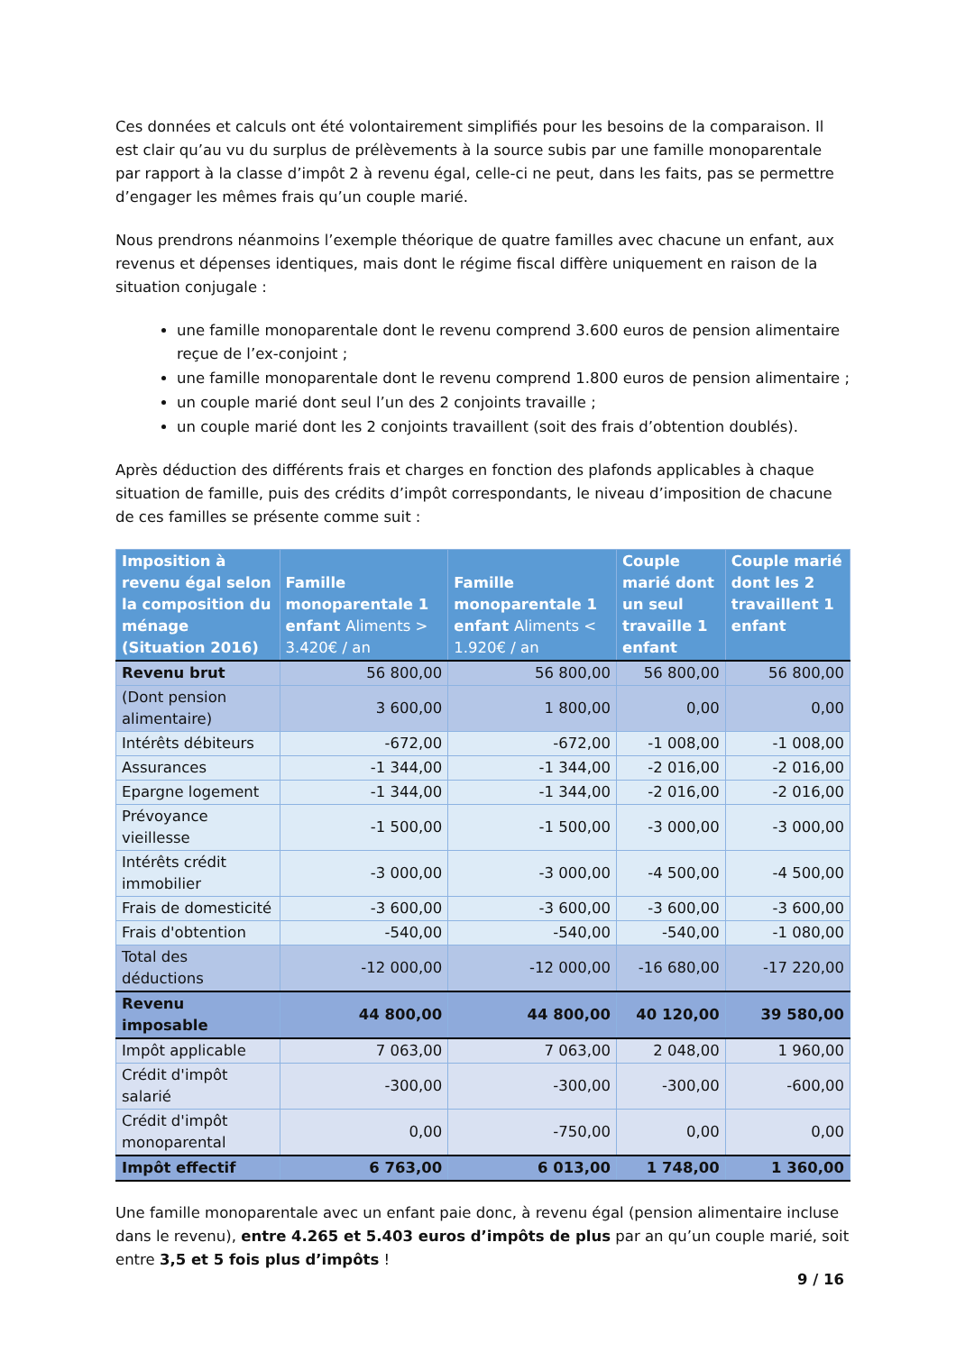Ces données et calculs ont été volontairement simplifiés pour les besoins de la comparaison. Il est clair qu’au vu du surplus de prélèvements à la source subis par une famille monoparentale par rapport à la classe d’impôt 2 à revenu égal, celle-ci ne peut, dans les faits, pas se permettre d’engager les mêmes frais qu’un couple marié.
Nous prendrons néanmoins l’exemple théorique de quatre familles avec chacune un enfant, aux revenus et dépenses identiques, mais dont le régime fiscal diffère uniquement en raison de la situation conjugale :
une famille monoparentale dont le revenu comprend 3.600 euros de pension alimentaire reçue de l’ex-conjoint ;
une famille monoparentale dont le revenu comprend 1.800 euros de pension alimentaire ;
un couple marié dont seul l’un des 2 conjoints travaille ;
un couple marié dont les 2 conjoints travaillent (soit des frais d’obtention doublés).
Après déduction des différents frais et charges en fonction des plafonds applicables à chaque situation de famille, puis des crédits d’impôt correspondants, le niveau d’imposition de chacune de ces familles se présente comme suit :
| Imposition à revenu égal selon la composition du ménage (Situation 2016) | Famille monoparentale 1 enfant Aliments > 3.420€ / an | Famille monoparentale 1 enfant Aliments < 1.920€ / an | Couple marié dont un seul travaille 1 enfant | Couple marié dont les 2 travaillent 1 enfant |
| --- | --- | --- | --- | --- |
| Revenu brut | 56 800,00 | 56 800,00 | 56 800,00 | 56 800,00 |
| (Dont pension alimentaire) | 3 600,00 | 1 800,00 | 0,00 | 0,00 |
| Intérêts débiteurs | -672,00 | -672,00 | -1 008,00 | -1 008,00 |
| Assurances | -1 344,00 | -1 344,00 | -2 016,00 | -2 016,00 |
| Epargne logement | -1 344,00 | -1 344,00 | -2 016,00 | -2 016,00 |
| Prévoyance vieillesse | -1 500,00 | -1 500,00 | -3 000,00 | -3 000,00 |
| Intérêts crédit immobilier | -3 000,00 | -3 000,00 | -4 500,00 | -4 500,00 |
| Frais de domesticité | -3 600,00 | -3 600,00 | -3 600,00 | -3 600,00 |
| Frais d'obtention | -540,00 | -540,00 | -540,00 | -1 080,00 |
| Total des déductions | -12 000,00 | -12 000,00 | -16 680,00 | -17 220,00 |
| Revenu imposable | 44 800,00 | 44 800,00 | 40 120,00 | 39 580,00 |
| Impôt applicable | 7 063,00 | 7 063,00 | 2 048,00 | 1 960,00 |
| Crédit d'impôt salarié | -300,00 | -300,00 | -300,00 | -600,00 |
| Crédit d'impôt monoparental | 0,00 | -750,00 | 0,00 | 0,00 |
| Impôt effectif | 6 763,00 | 6 013,00 | 1 748,00 | 1 360,00 |
Une famille monoparentale avec un enfant paie donc, à revenu égal (pension alimentaire incluse dans le revenu), entre 4.265 et 5.403 euros d’impôts de plus par an qu’un couple marié, soit entre 3,5 et 5 fois plus d’impôts !
9 / 16